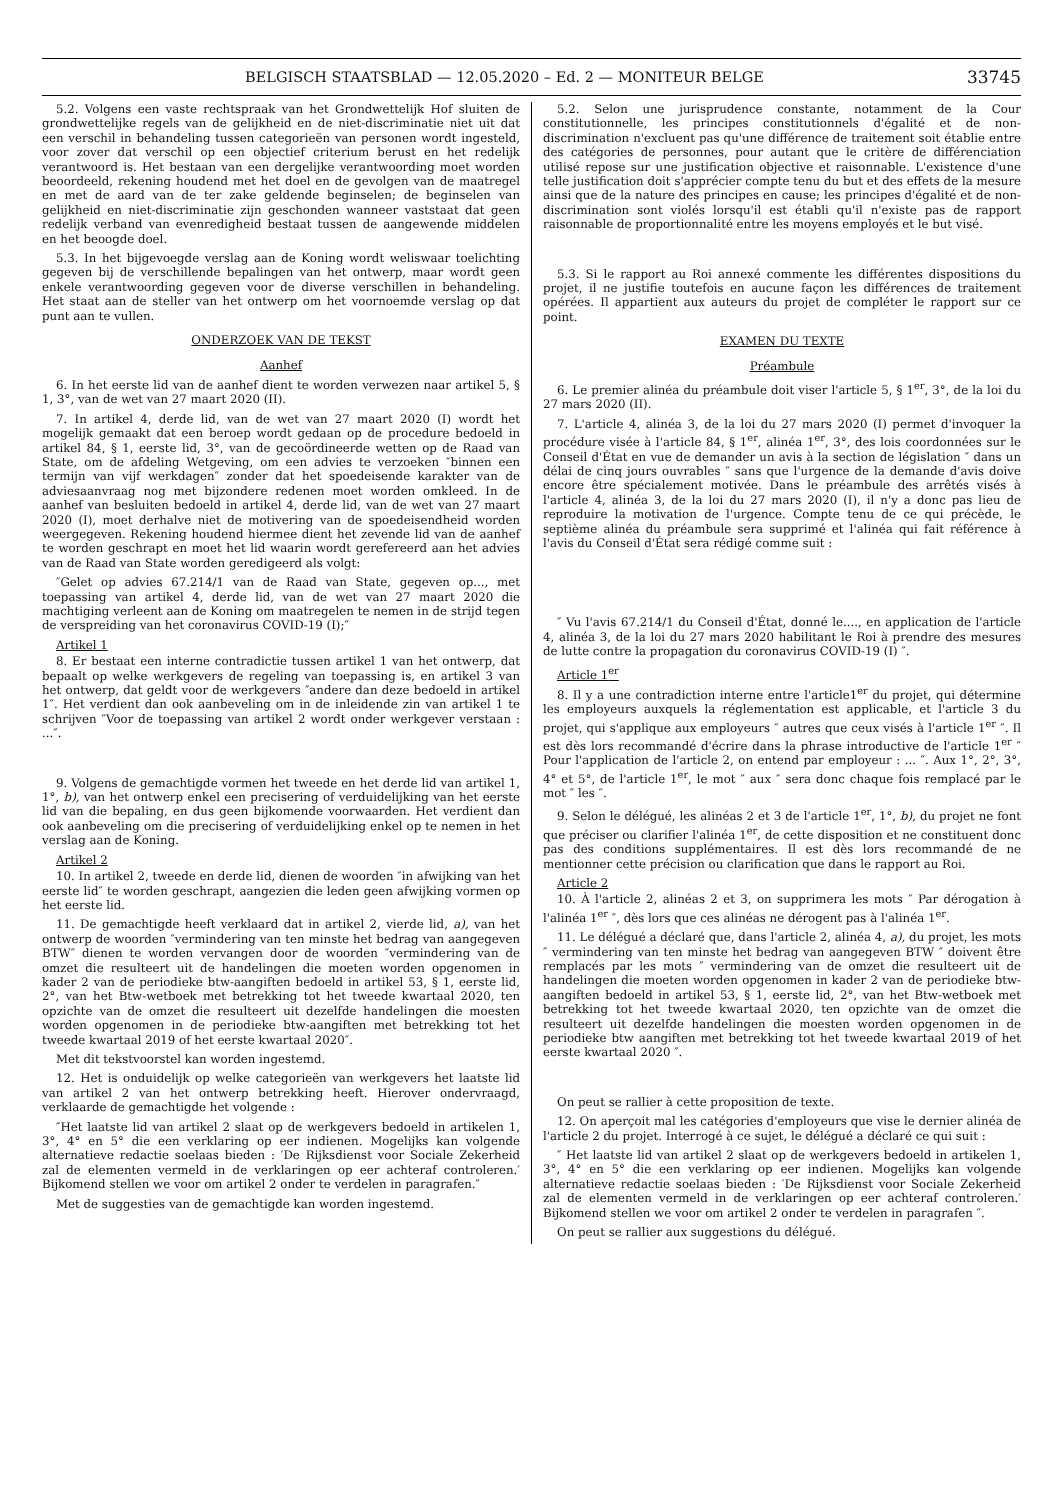BELGISCH STAATSBLAD — 12.05.2020 – Ed. 2 — MONITEUR BELGE
33745
5.2. Volgens een vaste rechtspraak van het Grondwettelijk Hof sluiten de grondwettelijke regels van de gelijkheid en de niet-discriminatie niet uit dat een verschil in behandeling tussen categorieën van personen wordt ingesteld, voor zover dat verschil op een objectief criterium berust en het redelijk verantwoord is. Het bestaan van een dergelijke verantwoording moet worden beoordeeld, rekening houdend met het doel en de gevolgen van de maatregel en met de aard van de ter zake geldende beginselen; de beginselen van gelijkheid en niet-discriminatie zijn geschonden wanneer vaststaat dat geen redelijk verband van evenredigheid bestaat tussen de aangewende middelen en het beoogde doel.
5.3. In het bijgevoegde verslag aan de Koning wordt weliswaar toelichting gegeven bij de verschillende bepalingen van het ontwerp, maar wordt geen enkele verantwoording gegeven voor de diverse verschillen in behandeling. Het staat aan de steller van het ontwerp om het voornoemde verslag op dat punt aan te vullen.
ONDERZOEK VAN DE TEKST
Aanhef
6. In het eerste lid van de aanhef dient te worden verwezen naar artikel 5, § 1, 3°, van de wet van 27 maart 2020 (II).
7. In artikel 4, derde lid, van de wet van 27 maart 2020 (I) wordt het mogelijk gemaakt dat een beroep wordt gedaan op de procedure bedoeld in artikel 84, § 1, eerste lid, 3°, van de gecoördineerde wetten op de Raad van State, om de afdeling Wetgeving, om een advies te verzoeken ″binnen een termijn van vijf werkdagen″ zonder dat het spoedeisende karakter van de adviesaanvraag nog met bijzondere redenen moet worden omkleed. In de aanhef van besluiten bedoeld in artikel 4, derde lid, van de wet van 27 maart 2020 (I), moet derhalve niet de motivering van de spoedeisendheid worden weergegeven. Rekening houdend hiermee dient het zevende lid van de aanhef te worden geschrapt en moet het lid waarin wordt gerefereerd aan het advies van de Raad van State worden geredigeerd als volgt:
″Gelet op advies 67.214/1 van de Raad van State, gegeven op..., met toepassing van artikel 4, derde lid, van de wet van 27 maart 2020 die machtiging verleent aan de Koning om maatregelen te nemen in de strijd tegen de verspreiding van het coronavirus COVID-19 (I);″
Artikel 1
8. Er bestaat een interne contradictie tussen artikel 1 van het ontwerp, dat bepaalt op welke werkgevers de regeling van toepassing is, en artikel 3 van het ontwerp, dat geldt voor de werkgevers ″andere dan deze bedoeld in artikel 1″. Het verdient dan ook aanbeveling om in de inleidende zin van artikel 1 te schrijven ″Voor de toepassing van artikel 2 wordt onder werkgever verstaan : ...″.
9. Volgens de gemachtigde vormen het tweede en het derde lid van artikel 1, 1°, b), van het ontwerp enkel een precisering of verduidelijking van het eerste lid van die bepaling, en dus geen bijkomende voorwaarden. Het verdient dan ook aanbeveling om die precisering of verduidelijking enkel op te nemen in het verslag aan de Koning.
Artikel 2
10. In artikel 2, tweede en derde lid, dienen de woorden ″in afwijking van het eerste lid″ te worden geschrapt, aangezien die leden geen afwijking vormen op het eerste lid.
11. De gemachtigde heeft verklaard dat in artikel 2, vierde lid, a), van het ontwerp de woorden ″vermindering van ten minste het bedrag van aangegeven BTW″ dienen te worden vervangen door de woorden ″vermindering van de omzet die resulteert uit de handelingen die moeten worden opgenomen in kader 2 van de periodieke btw-aangiften bedoeld in artikel 53, § 1, eerste lid, 2°, van het Btw-wetboek met betrekking tot het tweede kwartaal 2020, ten opzichte van de omzet die resulteert uit dezelfde handelingen die moesten worden opgenomen in de periodieke btw-aangiften met betrekking tot het tweede kwartaal 2019 of het eerste kwartaal 2020″.
Met dit tekstvoorstel kan worden ingestemd.
12. Het is onduidelijk op welke categorieën van werkgevers het laatste lid van artikel 2 van het ontwerp betrekking heeft. Hierover ondervraagd, verklaarde de gemachtigde het volgende :
″Het laatste lid van artikel 2 slaat op de werkgevers bedoeld in artikelen 1, 3°, 4° en 5° die een verklaring op eer indienen. Mogelijks kan volgende alternatieve redactie soelaas bieden : ′De Rijksdienst voor Sociale Zekerheid zal de elementen vermeld in de verklaringen op eer achteraf controleren.′ Bijkomend stellen we voor om artikel 2 onder te verdelen in paragrafen.″
Met de suggesties van de gemachtigde kan worden ingestemd.
5.2. Selon une jurisprudence constante, notamment de la Cour constitutionnelle, les principes constitutionnels d'égalité et de non-discrimination n'excluent pas qu'une différence de traitement soit établie entre des catégories de personnes, pour autant que le critère de différenciation utilisé repose sur une justification objective et raisonnable. L'existence d'une telle justification doit s'apprécier compte tenu du but et des effets de la mesure ainsi que de la nature des principes en cause; les principes d'égalité et de non-discrimination sont violés lorsqu'il est établi qu'il n'existe pas de rapport raisonnable de proportionnalité entre les moyens employés et le but visé.
5.3. Si le rapport au Roi annexé commente les différentes dispositions du projet, il ne justifie toutefois en aucune façon les différences de traitement opérées. Il appartient aux auteurs du projet de compléter le rapport sur ce point.
EXAMEN DU TEXTE
Préambule
6. Le premier alinéa du préambule doit viser l'article 5, § 1<sup>er</sup>, 3°, de la loi du 27 mars 2020 (II).
7. L'article 4, alinéa 3, de la loi du 27 mars 2020 (I) permet d'invoquer la procédure visée à l'article 84, § 1<sup>er</sup>, alinéa 1<sup>er</sup>, 3°, des lois coordonnées sur le Conseil d'État en vue de demander un avis à la section de législation ″ dans un délai de cinq jours ouvrables ″ sans que l'urgence de la demande d'avis doive encore être spécialement motivée. Dans le préambule des arrêtés visés à l'article 4, alinéa 3, de la loi du 27 mars 2020 (I), il n'y a donc pas lieu de reproduire la motivation de l'urgence. Compte tenu de ce qui précède, le septième alinéa du préambule sera supprimé et l'alinéa qui fait référence à l'avis du Conseil d'État sera rédigé comme suit :
″ Vu l'avis 67.214/1 du Conseil d'État, donné le...., en application de l'article 4, alinéa 3, de la loi du 27 mars 2020 habilitant le Roi à prendre des mesures de lutte contre la propagation du coronavirus COVID-19 (I) ″.
Article 1<sup>er</sup>
8. Il y a une contradiction interne entre l'article1<sup>er</sup> du projet, qui détermine les employeurs auxquels la réglementation est applicable, et l'article 3 du projet, qui s'applique aux employeurs ″ autres que ceux visés à l'article 1<sup>er</sup> ″. Il est dès lors recommandé d'écrire dans la phrase introductive de l'article 1<sup>er</sup> ″ Pour l'application de l'article 2, on entend par employeur : ... ″. Aux 1°, 2°, 3°, 4° et 5°, de l'article 1<sup>er</sup>, le mot ″ aux ″ sera donc chaque fois remplacé par le mot ″ les ″.
9. Selon le délégué, les alinéas 2 et 3 de l'article 1<sup>er</sup>, 1°, b), du projet ne font que préciser ou clarifier l'alinéa 1<sup>er</sup>, de cette disposition et ne constituent donc pas des conditions supplémentaires. Il est dès lors recommandé de ne mentionner cette précision ou clarification que dans le rapport au Roi.
Article 2
10. À l'article 2, alinéas 2 et 3, on supprimera les mots ″ Par dérogation à l'alinéa 1<sup>er</sup> ″, dès lors que ces alinéas ne dérogent pas à l'alinéa 1<sup>er</sup>.
11. Le délégué a déclaré que, dans l'article 2, alinéa 4, a), du projet, les mots ″ vermindering van ten minste het bedrag van aangegeven BTW ″ doivent être remplacés par les mots ″ vermindering van de omzet die resulteert uit de handelingen die moeten worden opgenomen in kader 2 van de periodieke btw-aangiften bedoeld in artikel 53, § 1, eerste lid, 2°, van het Btw-wetboek met betrekking tot het tweede kwartaal 2020, ten opzichte van de omzet die resulteert uit dezelfde handelingen die moesten worden opgenomen in de periodieke btw aangiften met betrekking tot het tweede kwartaal 2019 of het eerste kwartaal 2020 ″.
On peut se rallier à cette proposition de texte.
12. On aperçoit mal les catégories d'employeurs que vise le dernier alinéa de l'article 2 du projet. Interrogé à ce sujet, le délégué a déclaré ce qui suit :
″ Het laatste lid van artikel 2 slaat op de werkgevers bedoeld in artikelen 1, 3°, 4° en 5° die een verklaring op eer indienen. Mogelijks kan volgende alternatieve redactie soelaas bieden : ′De Rijksdienst voor Sociale Zekerheid zal de elementen vermeld in de verklaringen op eer achteraf controleren.′ Bijkomend stellen we voor om artikel 2 onder te verdelen in paragrafen ″.
On peut se rallier aux suggestions du délégué.